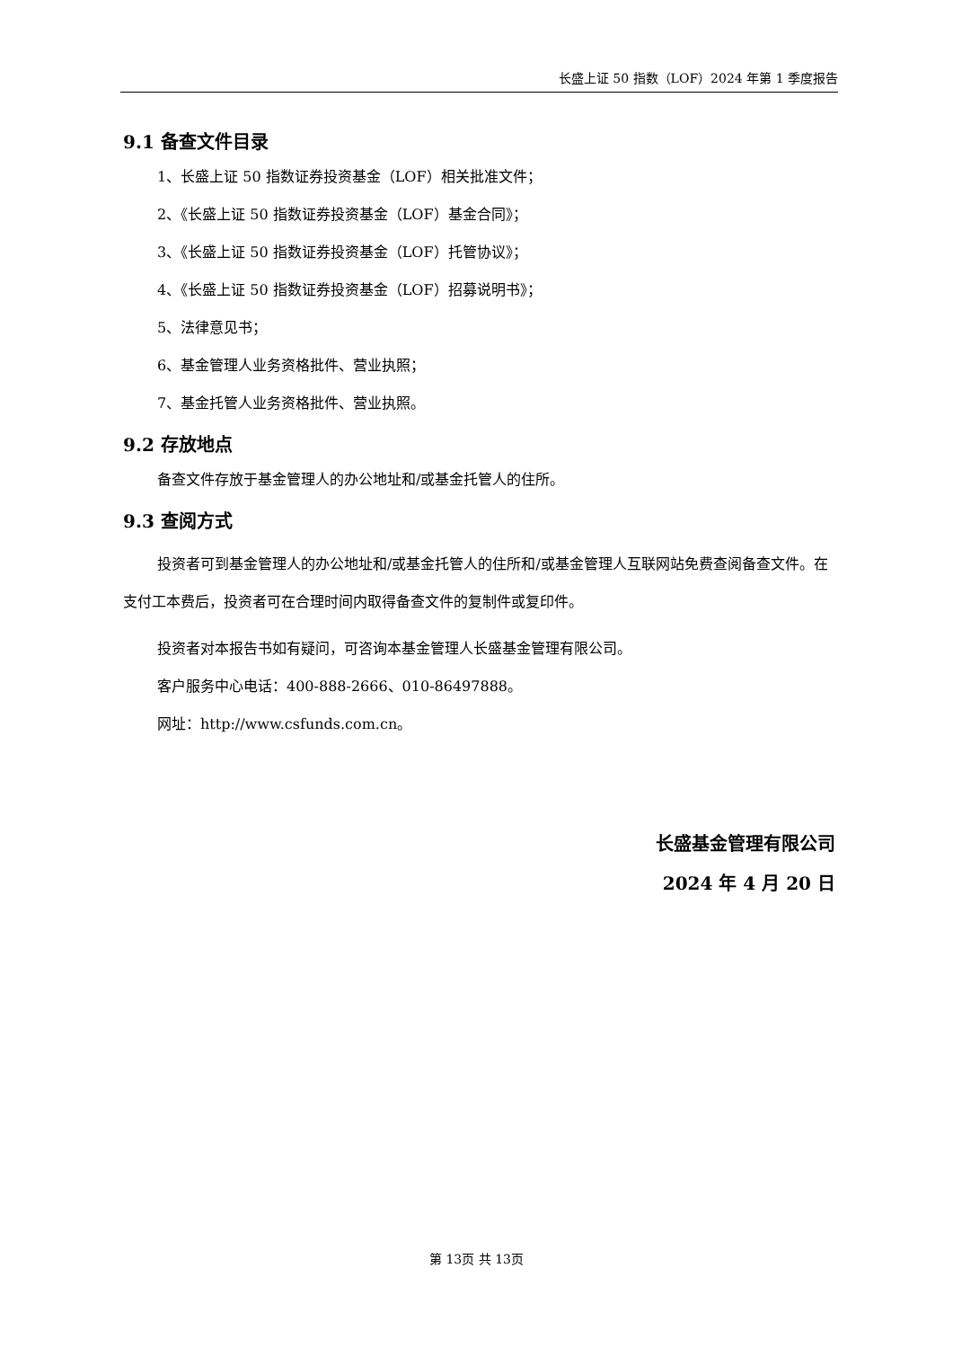长盛上证 50 指数（LOF）2024 年第 1 季度报告
9.1 备查文件目录
1、长盛上证 50 指数证券投资基金（LOF）相关批准文件；
2、《长盛上证 50 指数证券投资基金（LOF）基金合同》；
3、《长盛上证 50 指数证券投资基金（LOF）托管协议》；
4、《长盛上证 50 指数证券投资基金（LOF）招募说明书》；
5、法律意见书；
6、基金管理人业务资格批件、营业执照；
7、基金托管人业务资格批件、营业执照。
9.2 存放地点
备查文件存放于基金管理人的办公地址和/或基金托管人的住所。
9.3 查阅方式
投资者可到基金管理人的办公地址和/或基金托管人的住所和/或基金管理人互联网站免费查阅备查文件。在支付工本费后，投资者可在合理时间内取得备查文件的复制件或复印件。
投资者对本报告书如有疑问，可咨询本基金管理人长盛基金管理有限公司。
客户服务中心电话：400-888-2666、010-86497888。
网址：http://www.csfunds.com.cn。
长盛基金管理有限公司
2024 年 4 月 20 日
第 13页 共 13页